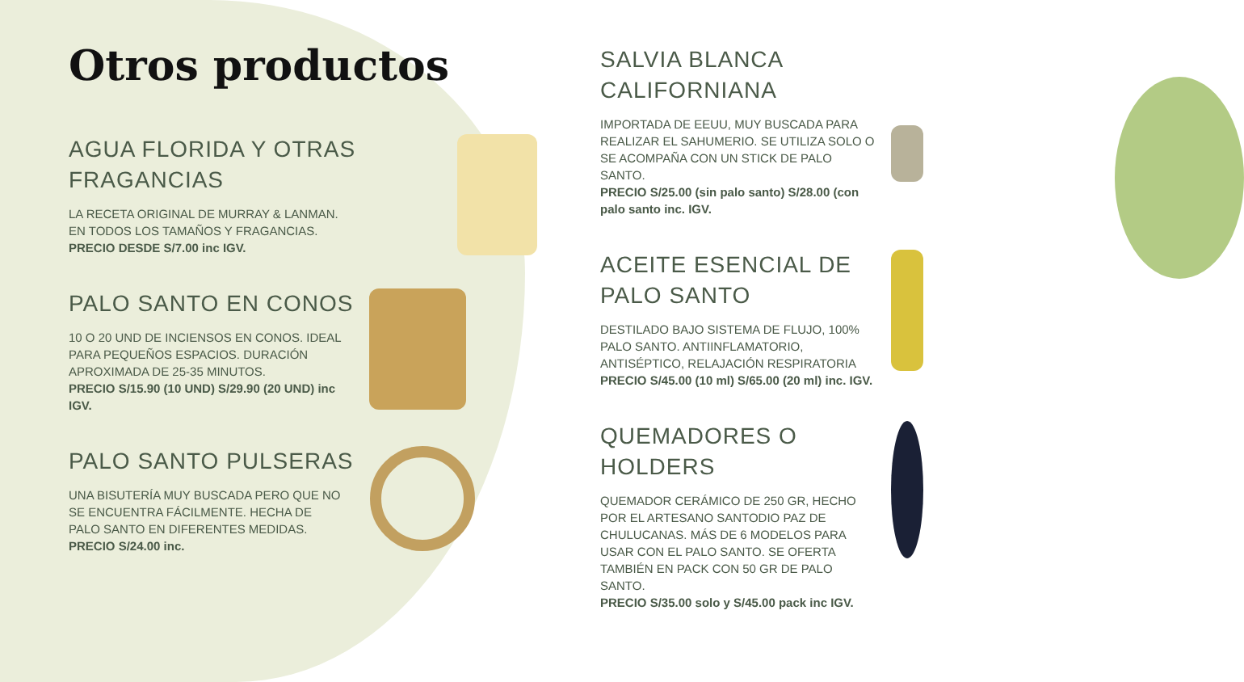Otros productos
AGUA FLORIDA Y OTRAS FRAGANCIAS
LA RECETA ORIGINAL DE MURRAY & LANMAN. EN TODOS LOS TAMAÑOS Y FRAGANCIAS.
PRECIO DESDE S/7.00 inc IGV.
PALO SANTO EN CONOS
10 O 20 UND DE INCIENSOS EN CONOS. IDEAL PARA PEQUEÑOS ESPACIOS. DURACIÓN APROXIMADA DE 25-35 MINUTOS.
PRECIO S/15.90 (10 UND) S/29.90 (20 UND) inc IGV.
PALO SANTO PULSERAS
UNA BISUTERÍA MUY BUSCADA PERO QUE NO SE ENCUENTRA FÁCILMENTE. HECHA DE PALO SANTO EN DIFERENTES MEDIDAS.
PRECIO S/24.00 inc.
SALVIA BLANCA CALIFORNIANA
IMPORTADA DE EEUU, MUY BUSCADA PARA REALIZAR EL SAHUMERIO. SE UTILIZA SOLO O SE ACOMPAÑA CON UN STICK DE PALO SANTO.
PRECIO S/25.00 (sin palo santo) S/28.00 (con palo santo inc. IGV.
ACEITE ESENCIAL DE PALO SANTO
DESTILADO BAJO SISTEMA DE FLUJO, 100% PALO SANTO. ANTIINFLAMATORIO, ANTISÉPTICO, RELAJACIÓN RESPIRATORIA
PRECIO S/45.00 (10 ml) S/65.00 (20 ml) inc. IGV.
QUEMADORES O HOLDERS
QUEMADOR CERÁMICO DE 250 GR, HECHO POR EL ARTESANO SANTODIO PAZ DE CHULUCANAS. MÁS DE 6 MODELOS PARA USAR CON EL PALO SANTO. SE OFERTA TAMBIÉN EN PACK CON 50 GR DE PALO SANTO.
PRECIO S/35.00 solo y S/45.00 pack inc IGV.